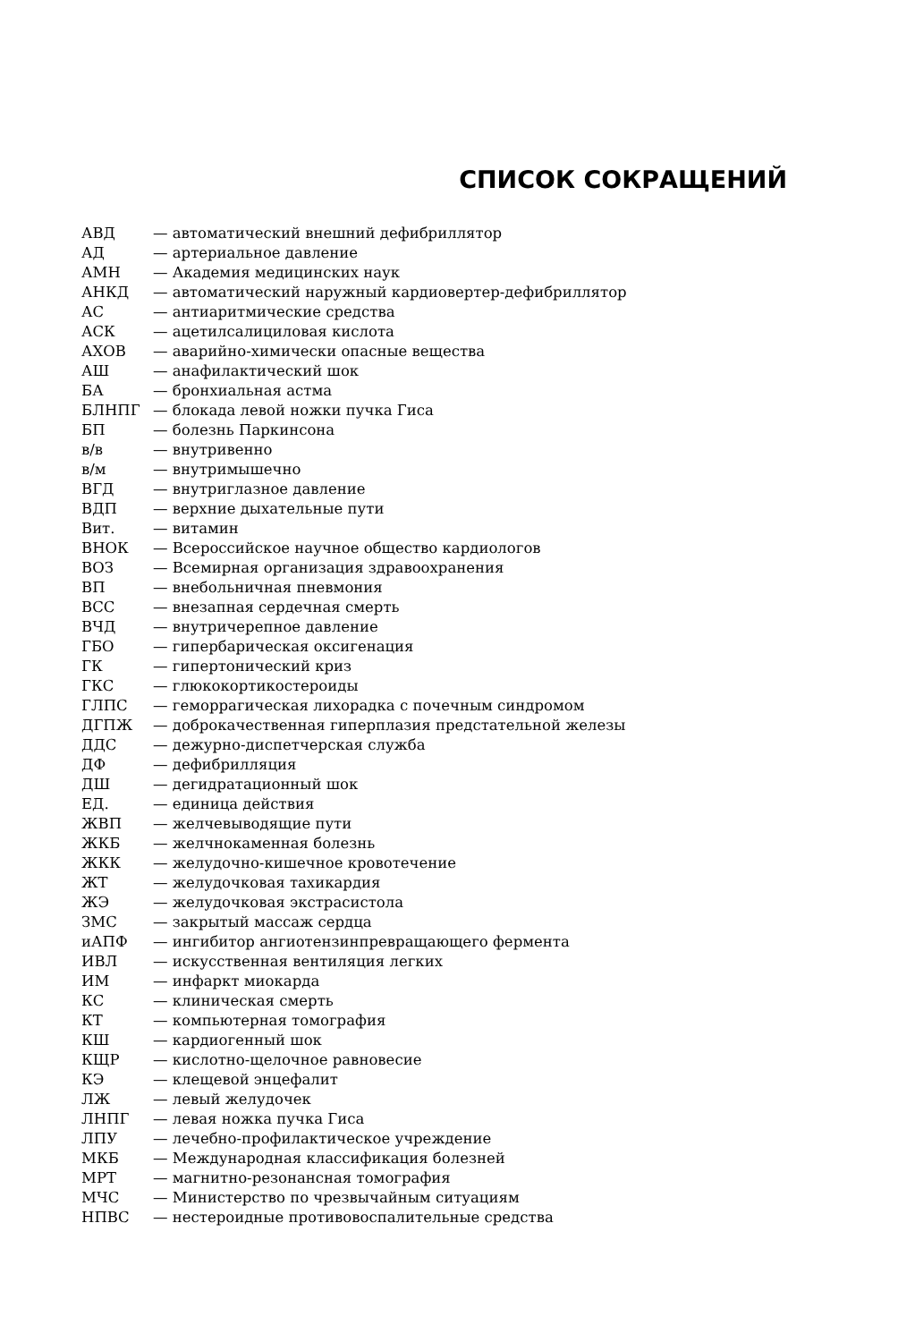СПИСОК СОКРАЩЕНИЙ
| АВД | — автоматический внешний дефибриллятор |
| АД | — артериальное давление |
| АМН | — Академия медицинских наук |
| АНКД | — автоматический наружный кардиовертер-дефибриллятор |
| АС | — антиаритмические средства |
| АСК | — ацетилсалициловая кислота |
| АХОВ | — аварийно-химически опасные вещества |
| АШ | — анафилактический шок |
| БА | — бронхиальная астма |
| БЛНПГ | — блокада левой ножки пучка Гиса |
| БП | — болезнь Паркинсона |
| в/в | — внутривенно |
| в/м | — внутримышечно |
| ВГД | — внутриглазное давление |
| ВДП | — верхние дыхательные пути |
| Вит. | — витамин |
| ВНОК | — Всероссийское научное общество кардиологов |
| ВОЗ | — Всемирная организация здравоохранения |
| ВП | — внебольничная пневмония |
| ВСС | — внезапная сердечная смерть |
| ВЧД | — внутричерепное давление |
| ГБО | — гипербарическая оксигенация |
| ГК | — гипертонический криз |
| ГКС | — глюкокортикостероиды |
| ГЛПС | — геморрагическая лихорадка с почечным синдромом |
| ДГПЖ | — доброкачественная гиперплазия предстательной железы |
| ДДС | — дежурно-диспетчерская служба |
| ДФ | — дефибрилляция |
| ДШ | — дегидратационный шок |
| ЕД. | — единица действия |
| ЖВП | — желчевыводящие пути |
| ЖКБ | — желчнокаменная болезнь |
| ЖКК | — желудочно-кишечное кровотечение |
| ЖТ | — желудочковая тахикардия |
| ЖЭ | — желудочковая экстрасистола |
| ЗМС | — закрытый массаж сердца |
| иАПФ | — ингибитор ангиотензинпревращающего фермента |
| ИВЛ | — искусственная вентиляция легких |
| ИМ | — инфаркт миокарда |
| КС | — клиническая смерть |
| КТ | — компьютерная томография |
| КШ | — кардиогенный шок |
| КЩР | — кислотно-щелочное равновесие |
| КЭ | — клещевой энцефалит |
| ЛЖ | — левый желудочек |
| ЛНПГ | — левая ножка пучка Гиса |
| ЛПУ | — лечебно-профилактическое учреждение |
| МКБ | — Международная классификация болезней |
| МРТ | — магнитно-резонансная томография |
| МЧС | — Министерство по чрезвычайным ситуациям |
| НПВС | — нестероидные противовоспалительные средства |